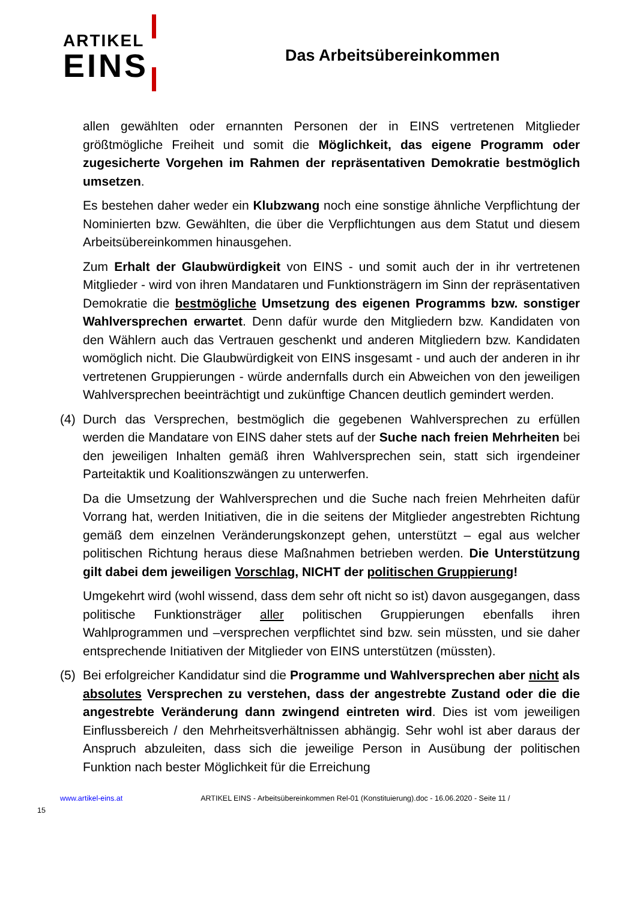ARTIKEL
EINS
Das Arbeitsübereinkommen
allen gewählten oder ernannten Personen der in EINS vertretenen Mitglieder größtmögliche Freiheit und somit die Möglichkeit, das eigene Programm oder zugesicherte Vorgehen im Rahmen der repräsentativen Demokratie bestmöglich umsetzen.
Es bestehen daher weder ein Klubzwang noch eine sonstige ähnliche Verpflichtung der Nominierten bzw. Gewählten, die über die Verpflichtungen aus dem Statut und diesem Arbeitsübereinkommen hinausgehen.
Zum Erhalt der Glaubwürdigkeit von EINS - und somit auch der in ihr vertretenen Mitglieder - wird von ihren Mandataren und Funktionsträgern im Sinn der repräsentativen Demokratie die bestmögliche Umsetzung des eigenen Programms bzw. sonstiger Wahlversprechen erwartet. Denn dafür wurde den Mitgliedern bzw. Kandidaten von den Wählern auch das Vertrauen geschenkt und anderen Mitgliedern bzw. Kandidaten womöglich nicht. Die Glaubwürdigkeit von EINS insgesamt - und auch der anderen in ihr vertretenen Gruppierungen - würde andernfalls durch ein Abweichen von den jeweiligen Wahlversprechen beeinträchtigt und zukünftige Chancen deutlich gemindert werden.
(4) Durch das Versprechen, bestmöglich die gegebenen Wahlversprechen zu erfüllen werden die Mandatare von EINS daher stets auf der Suche nach freien Mehrheiten bei den jeweiligen Inhalten gemäß ihren Wahlversprechen sein, statt sich irgendeiner Parteitaktik und Koalitionszwängen zu unterwerfen.
Da die Umsetzung der Wahlversprechen und die Suche nach freien Mehrheiten dafür Vorrang hat, werden Initiativen, die in die seitens der Mitglieder angestrebten Richtung gemäß dem einzelnen Veränderungskonzept gehen, unterstützt – egal aus welcher politischen Richtung heraus diese Maßnahmen betrieben werden. Die Unterstützung gilt dabei dem jeweiligen Vorschlag, NICHT der politischen Gruppierung!
Umgekehrt wird (wohl wissend, dass dem sehr oft nicht so ist) davon ausgegangen, dass politische Funktionsträger aller politischen Gruppierungen ebenfalls ihren Wahlprogrammen und –versprechen verpflichtet sind bzw. sein müssten, und sie daher entsprechende Initiativen der Mitglieder von EINS unterstützen (müssten).
(5) Bei erfolgreicher Kandidatur sind die Programme und Wahlversprechen aber nicht als absolutes Versprechen zu verstehen, dass der angestrebte Zustand oder die die angestrebte Veränderung dann zwingend eintreten wird. Dies ist vom jeweiligen Einflussbereich / den Mehrheitsverhältnissen abhängig. Sehr wohl ist aber daraus der Anspruch abzuleiten, dass sich die jeweilige Person in Ausübung der politischen Funktion nach bester Möglichkeit für die Erreichung
www.artikel-eins.at ARTIKEL EINS - Arbeitsübereinkommen Rel-01 (Konstituierung).doc - 16.06.2020 - Seite 11 /
15